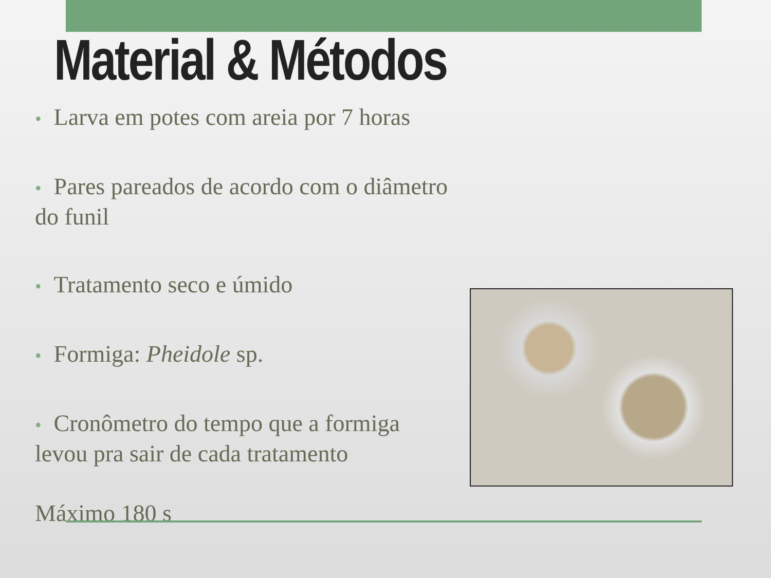Material & Métodos
• Larva em potes com areia por 7 horas
• Pares pareados de acordo com o diâmetro do funil
• Tratamento seco e úmido
• Formiga: Pheidole sp.
• Cronômetro do tempo que a formiga levou pra sair de cada tratamento
Máximo 180 s